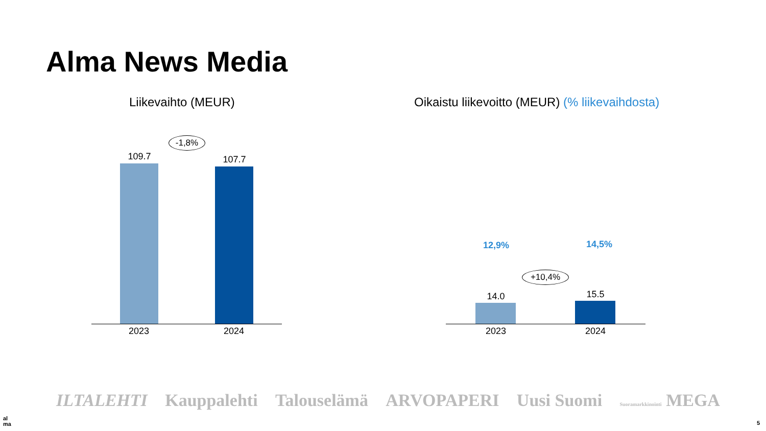Alma News Media
Liikevaihto (MEUR)
Oikaistu liikevoitto (MEUR) (% liikevaihdosta)
-1,8%
109.7 107.7
2023 2024
12,9% 14,5%
+10,4%
14.0 15.5
2023 2024
ILTALEHTI Kauppalehti Talouselämä ARVOPAPERI Uusi Suomi Suoramarkkinointi MEGA
al
ma
5